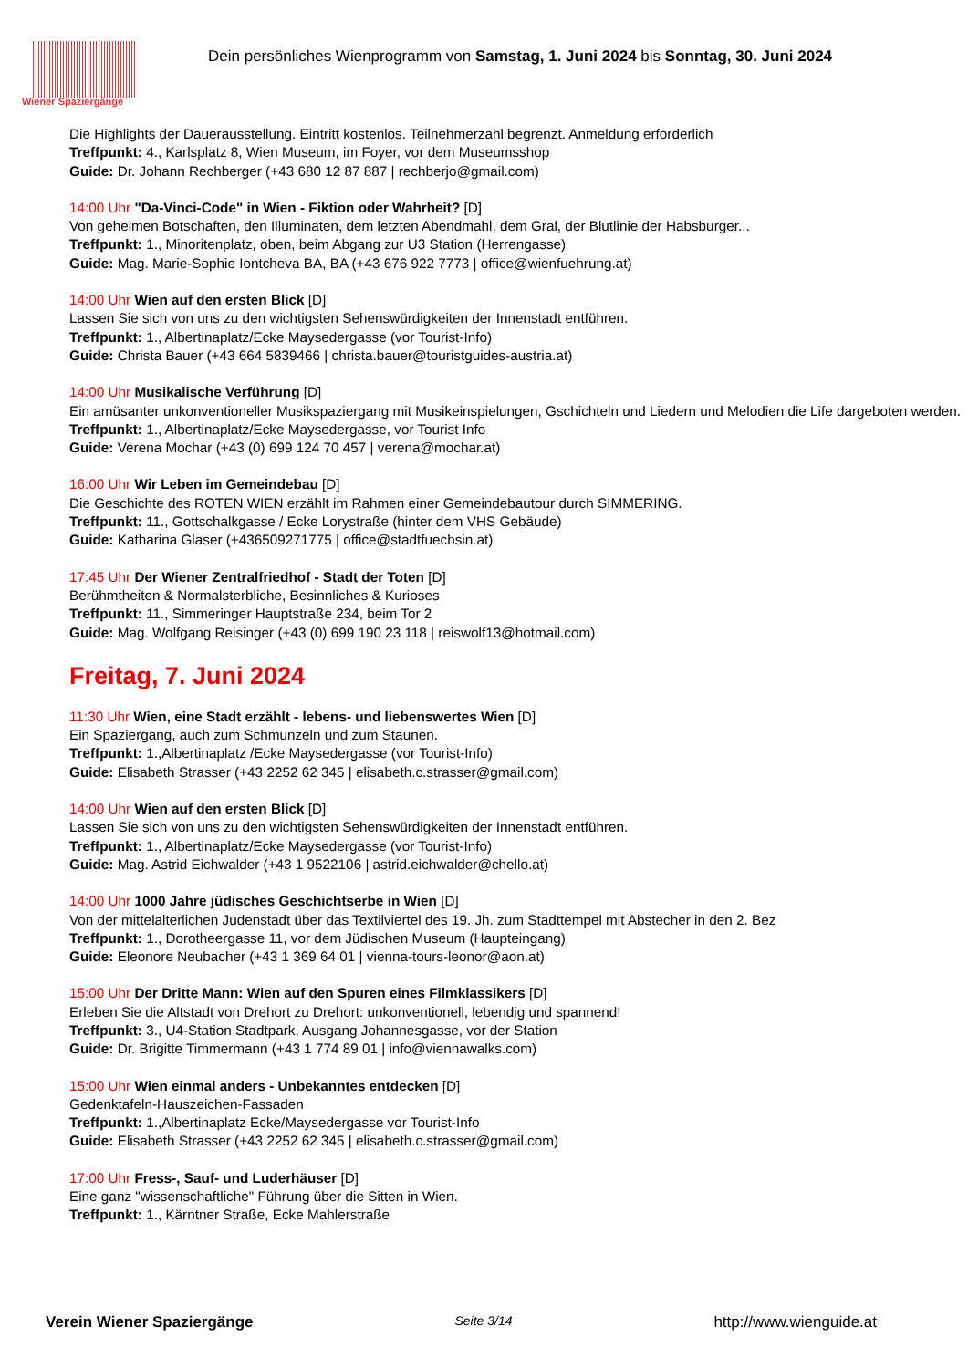Wiener Spaziergänge
Dein persönliches Wienprogramm von Samstag, 1. Juni 2024 bis Sonntag, 30. Juni 2024
Die Highlights der Dauerausstellung. Eintritt kostenlos. Teilnehmerzahl begrenzt. Anmeldung erforderlich
Treffpunkt: 4., Karlsplatz 8, Wien Museum, im Foyer, vor dem Museumsshop
Guide: Dr. Johann Rechberger (+43 680 12 87 887 | rechberjo@gmail.com)
14:00 Uhr "Da-Vinci-Code" in Wien - Fiktion oder Wahrheit? [D]
Von geheimen Botschaften, den Illuminaten, dem letzten Abendmahl, dem Gral, der Blutlinie der Habsburger...
Treffpunkt: 1., Minoritenplatz, oben, beim Abgang zur U3 Station (Herrengasse)
Guide: Mag. Marie-Sophie Iontcheva BA, BA (+43 676 922 7773 | office@wienfuehrung.at)
14:00 Uhr Wien auf den ersten Blick [D]
Lassen Sie sich von uns zu den wichtigsten Sehenswürdigkeiten der Innenstadt entführen.
Treffpunkt: 1., Albertinaplatz/Ecke Maysedergasse (vor Tourist-Info)
Guide: Christa Bauer (+43 664 5839466 | christa.bauer@touristguides-austria.at)
14:00 Uhr Musikalische Verführung [D]
Ein amüsanter unkonventioneller Musikspaziergang mit Musikeinspielungen, Gschichteln und Liedern und Melodien die Life dargeboten werden.
Treffpunkt: 1., Albertinaplatz/Ecke Maysedergasse, vor Tourist Info
Guide: Verena Mochar (+43 (0) 699 124 70 457 | verena@mochar.at)
16:00 Uhr Wir Leben im Gemeindebau [D]
Die Geschichte des ROTEN WIEN erzählt im Rahmen einer Gemeindebautour durch SIMMERING.
Treffpunkt: 11., Gottschalkgasse / Ecke Lorystraße (hinter dem VHS Gebäude)
Guide: Katharina Glaser (+436509271775 | office@stadtfuechsin.at)
17:45 Uhr Der Wiener Zentralfriedhof - Stadt der Toten [D]
Berühmtheiten & Normalsterbliche, Besinnliches & Kurioses
Treffpunkt: 11., Simmeringer Hauptstraße 234, beim Tor 2
Guide: Mag. Wolfgang Reisinger (+43 (0) 699 190 23 118 | reiswolf13@hotmail.com)
Freitag, 7. Juni 2024
11:30 Uhr Wien, eine Stadt erzählt - lebens- und liebenswertes Wien [D]
Ein Spaziergang, auch zum Schmunzeln und zum Staunen.
Treffpunkt: 1.,Albertinaplatz /Ecke Maysedergasse (vor Tourist-Info)
Guide: Elisabeth Strasser (+43 2252 62 345 | elisabeth.c.strasser@gmail.com)
14:00 Uhr Wien auf den ersten Blick [D]
Lassen Sie sich von uns zu den wichtigsten Sehenswürdigkeiten der Innenstadt entführen.
Treffpunkt: 1., Albertinaplatz/Ecke Maysedergasse (vor Tourist-Info)
Guide: Mag. Astrid Eichwalder (+43 1 9522106 | astrid.eichwalder@chello.at)
14:00 Uhr 1000 Jahre jüdisches Geschichtserbe in Wien [D]
Von der mittelalterlichen Judenstadt über das Textilviertel des 19. Jh. zum Stadttempel mit Abstecher in den 2. Bez
Treffpunkt: 1., Dorotheergasse 11, vor dem Jüdischen Museum (Haupteingang)
Guide: Eleonore Neubacher (+43 1 369 64 01 | vienna-tours-leonor@aon.at)
15:00 Uhr Der Dritte Mann: Wien auf den Spuren eines Filmklassikers [D]
Erleben Sie die Altstadt von Drehort zu Drehort: unkonventionell, lebendig und spannend!
Treffpunkt: 3., U4-Station Stadtpark, Ausgang Johannesgasse, vor der Station
Guide: Dr. Brigitte Timmermann (+43 1 774 89 01 | info@viennawalks.com)
15:00 Uhr Wien einmal anders - Unbekanntes entdecken [D]
Gedenktafeln-Hauszeichen-Fassaden
Treffpunkt: 1.,Albertinaplatz Ecke/Maysedergasse vor Tourist-Info
Guide: Elisabeth Strasser (+43 2252 62 345 | elisabeth.c.strasser@gmail.com)
17:00 Uhr Fress-, Sauf- und Luderhäuser [D]
Eine ganz "wissenschaftliche" Führung über die Sitten in Wien.
Treffpunkt: 1., Kärntner Straße, Ecke Mahlerstraße
Verein Wiener Spaziergänge Seite 3/14 http://www.wienguide.at